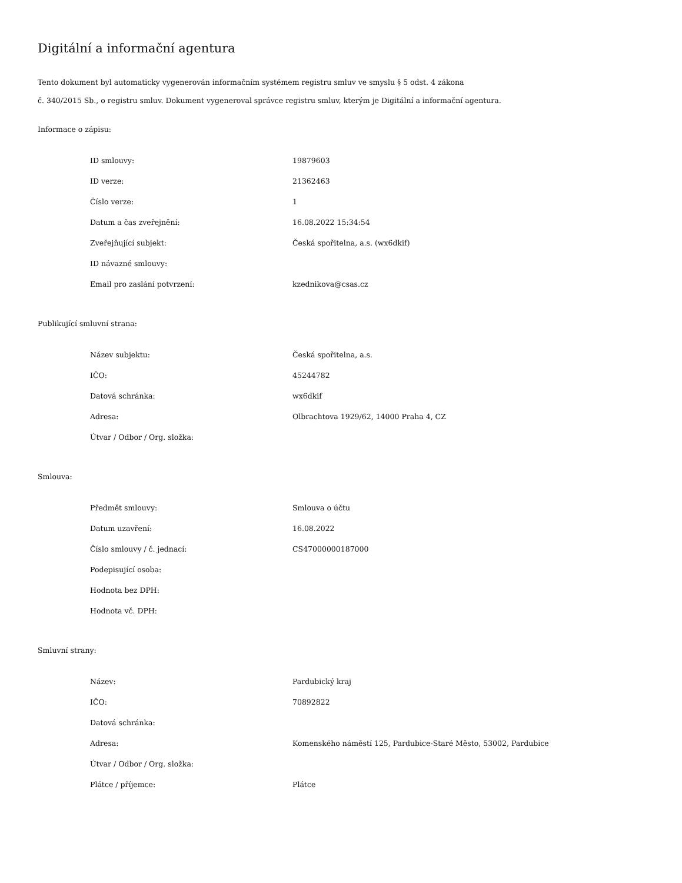Digitální a informační agentura
Tento dokument byl automaticky vygenerován informačním systémem registru smluv ve smyslu § 5 odst. 4 zákona
č. 340/2015 Sb., o registru smluv. Dokument vygeneroval správce registru smluv, kterým je Digitální a informační agentura.
Informace o zápisu:
| ID smlouvy: | 19879603 |
| ID verze: | 21362463 |
| Číslo verze: | 1 |
| Datum a čas zveřejnění: | 16.08.2022 15:34:54 |
| Zveřejňující subjekt: | Česká spořitelna, a.s. (wx6dkif) |
| ID návazné smlouvy: | |
| Email pro zaslání potvrzení: | kzednikova@csas.cz |
Publikující smluvní strana:
| Název subjektu: | Česká spořitelna, a.s. |
| IČO: | 45244782 |
| Datová schránka: | wx6dkif |
| Adresa: | Olbrachtova 1929/62, 14000 Praha 4, CZ |
| Útvar / Odbor / Org. složka: | |
Smlouva:
| Předmět smlouvy: | Smlouva o účtu |
| Datum uzavření: | 16.08.2022 |
| Číslo smlouvy / č. jednací: | CS47000000187000 |
| Podepisující osoba: | |
| Hodnota bez DPH: | |
| Hodnota vč. DPH: | |
Smluvní strany:
| Název: | Pardubický kraj |
| IČO: | 70892822 |
| Datová schránka: | |
| Adresa: | Komenského náměstí 125, Pardubice-Staré Město, 53002, Pardubice |
| Útvar / Odbor / Org. složka: | |
| Plátce / příjemce: | Plátce |